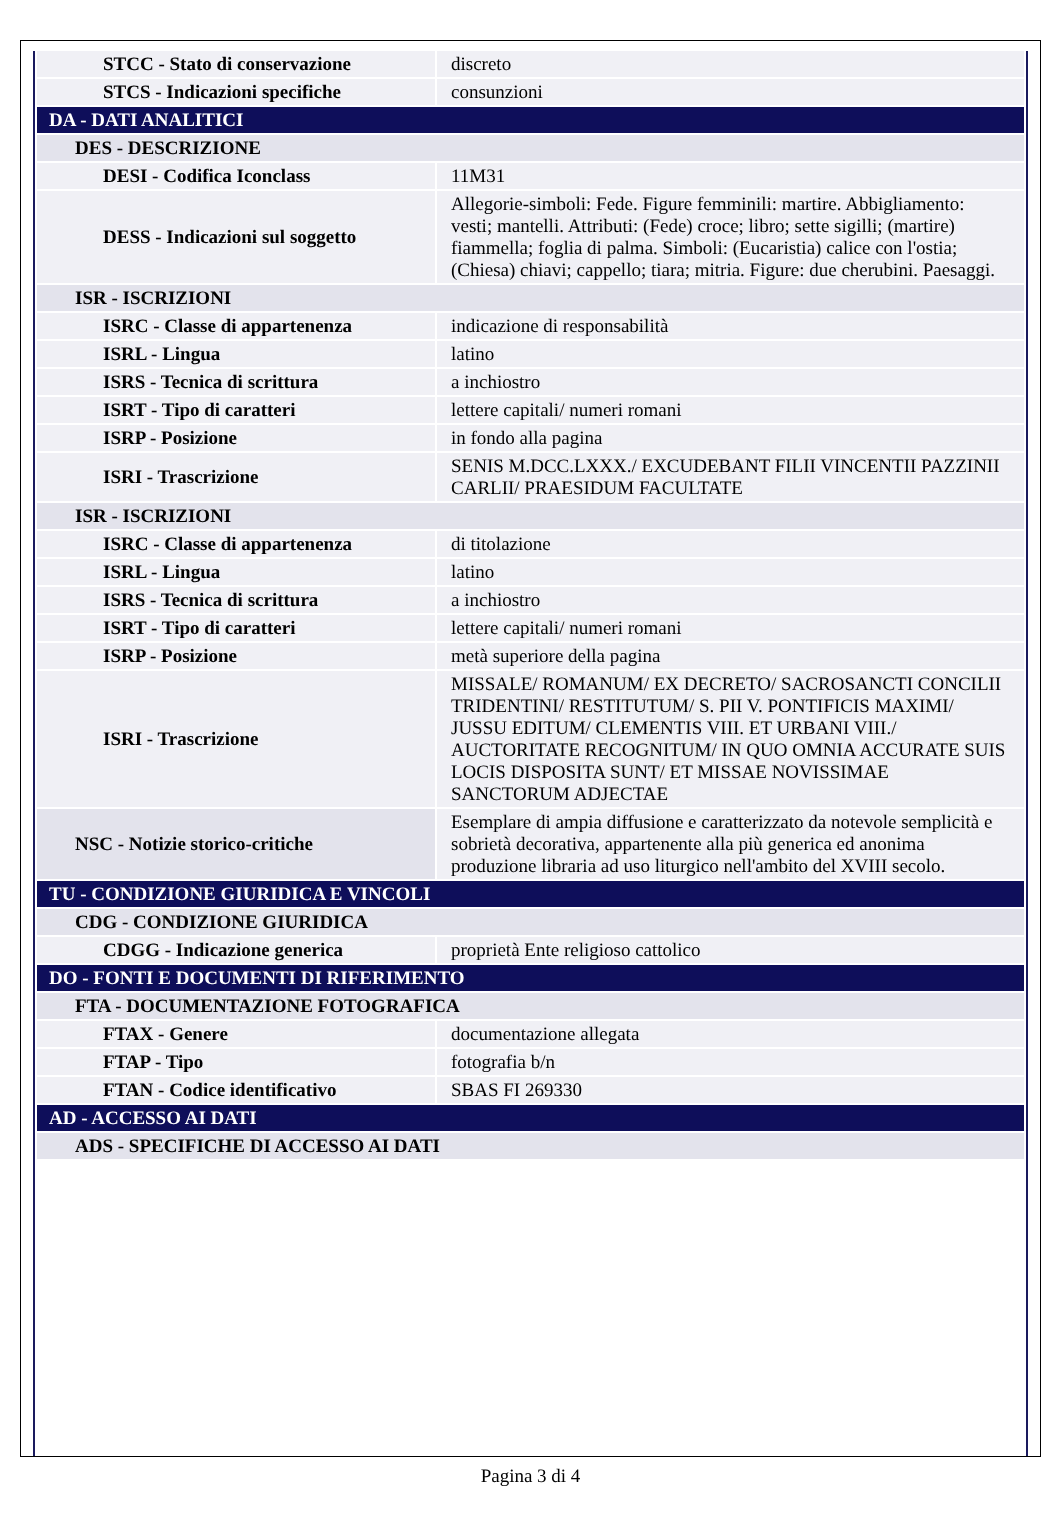| STCC - Stato di conservazione | discreto |
| STCS - Indicazioni specifiche | consunzioni |
| DA - DATI ANALITICI | |
| DES - DESCRIZIONE | |
| DESI - Codifica Iconclass | 11M31 |
| DESS - Indicazioni sul soggetto | Allegorie-simboli: Fede. Figure femminili: martire. Abbigliamento: vesti; mantelli. Attributi: (Fede) croce; libro; sette sigilli; (martire) fiammella; foglia di palma. Simboli: (Eucaristia) calice con l'ostia; (Chiesa) chiavi; cappello; tiara; mitria. Figure: due cherubini. Paesaggi. |
| ISR - ISCRIZIONI | |
| ISRC - Classe di appartenenza | indicazione di responsabilità |
| ISRL - Lingua | latino |
| ISRS - Tecnica di scrittura | a inchiostro |
| ISRT - Tipo di caratteri | lettere capitali/ numeri romani |
| ISRP - Posizione | in fondo alla pagina |
| ISRI - Trascrizione | SENIS M.DCC.LXXX./ EXCUDEBANT FILII VINCENTII PAZZINII CARLII/ PRAESIDUM FACULTATE |
| ISR - ISCRIZIONI | |
| ISRC - Classe di appartenenza | di titolazione |
| ISRL - Lingua | latino |
| ISRS - Tecnica di scrittura | a inchiostro |
| ISRT - Tipo di caratteri | lettere capitali/ numeri romani |
| ISRP - Posizione | metà superiore della pagina |
| ISRI - Trascrizione | MISSALE/ ROMANUM/ EX DECRETO/ SACROSANCTI CONCILII TRIDENTINI/ RESTITUTUM/ S. PII V. PONTIFICIS MAXIMI/ JUSSU EDITUM/ CLEMENTIS VIII. ET URBANI VIII./ AUCTORITATE RECOGNITUM/ IN QUO OMNIA ACCURATE SUIS LOCIS DISPOSITA SUNT/ ET MISSAE NOVISSIMAE SANCTORUM ADJECTAE |
| NSC - Notizie storico-critiche | Esemplare di ampia diffusione e caratterizzato da notevole semplicità e sobrietà decorativa, appartenente alla più generica ed anonima produzione libraria ad uso liturgico nell'ambito del XVIII secolo. |
| TU - CONDIZIONE GIURIDICA E VINCOLI | |
| CDG - CONDIZIONE GIURIDICA | |
| CDGG - Indicazione generica | proprietà Ente religioso cattolico |
| DO - FONTI E DOCUMENTI DI RIFERIMENTO | |
| FTA - DOCUMENTAZIONE FOTOGRAFICA | |
| FTAX - Genere | documentazione allegata |
| FTAP - Tipo | fotografia b/n |
| FTAN - Codice identificativo | SBAS FI 269330 |
| AD - ACCESSO AI DATI | |
| ADS - SPECIFICHE DI ACCESSO AI DATI | |
Pagina 3 di 4